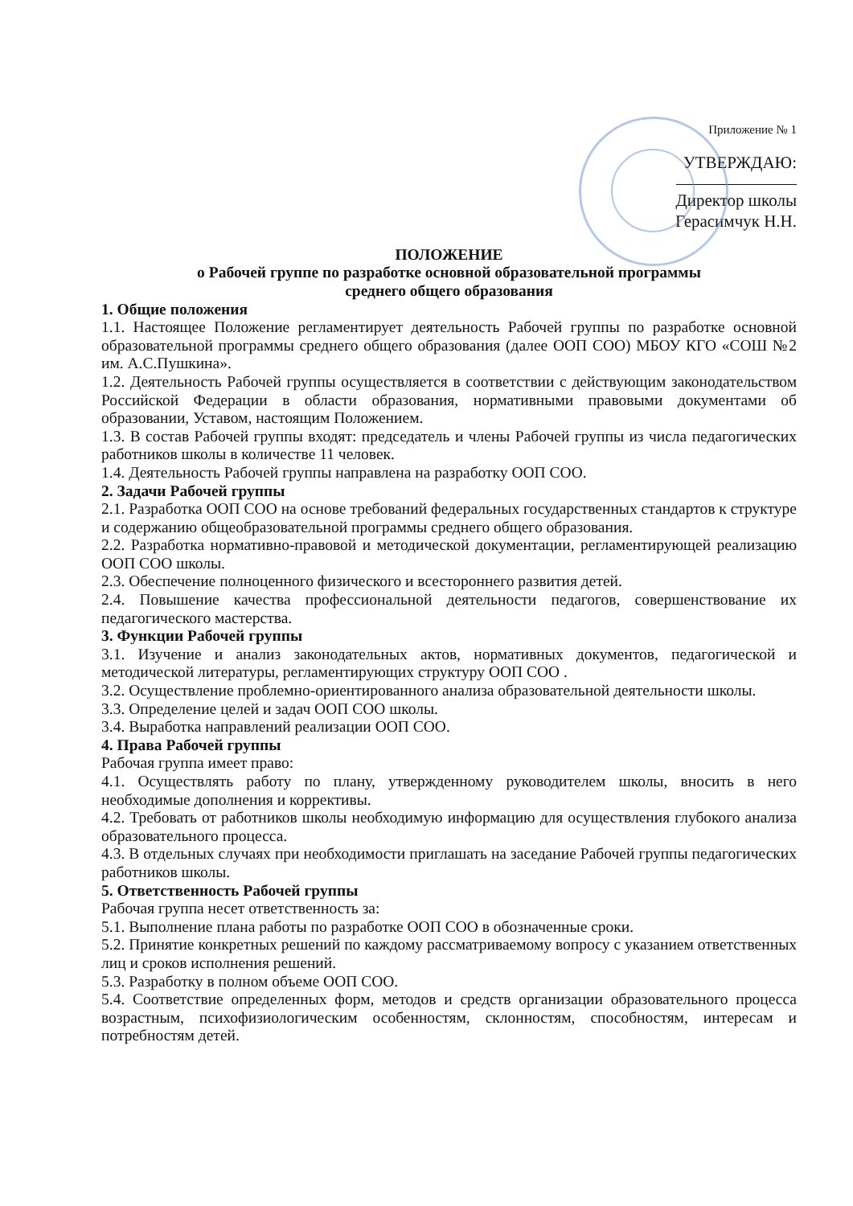Приложение № 1
УТВЕРЖДАЮ:
Директор школы
Герасимчук Н.Н.
ПОЛОЖЕНИЕ
о Рабочей группе по разработке основной образовательной программы
среднего общего образования
1. Общие положения
1.1. Настоящее Положение регламентирует деятельность Рабочей группы по разработке основной образовательной программы среднего общего образования (далее ООП СОО) МБОУ КГО «СОШ №2 им. А.С.Пушкина».
1.2. Деятельность Рабочей группы осуществляется в соответствии с действующим законодательством Российской Федерации в области образования, нормативными правовыми документами об образовании, Уставом, настоящим Положением.
1.3. В состав Рабочей группы входят: председатель и члены Рабочей группы из числа педагогических работников школы в количестве 11 человек.
1.4. Деятельность Рабочей группы направлена на разработку ООП СОО.
2. Задачи Рабочей группы
2.1. Разработка ООП СОО на основе требований федеральных государственных стандартов к структуре и содержанию общеобразовательной программы среднего общего образования.
2.2. Разработка нормативно-правовой и методической документации, регламентирующей реализацию ООП СОО школы.
2.3. Обеспечение полноценного физического и всестороннего развития детей.
2.4. Повышение качества профессиональной деятельности педагогов, совершенствование их педагогического мастерства.
3. Функции Рабочей группы
3.1. Изучение и анализ законодательных актов, нормативных документов, педагогической и методической литературы, регламентирующих структуру ООП СОО .
3.2. Осуществление проблемно-ориентированного анализа образовательной деятельности школы.
3.3. Определение целей и задач ООП СОО школы.
3.4. Выработка направлений реализации ООП СОО.
4. Права Рабочей группы
Рабочая группа имеет право:
4.1. Осуществлять работу по плану, утвержденному руководителем школы, вносить в него необходимые дополнения и коррективы.
4.2. Требовать от работников школы необходимую информацию для осуществления глубокого анализа образовательного процесса.
4.3. В отдельных случаях при необходимости приглашать на заседание Рабочей группы педагогических работников школы.
5. Ответственность Рабочей группы
Рабочая группа несет ответственность за:
5.1. Выполнение плана работы по разработке ООП СОО в обозначенные сроки.
5.2. Принятие конкретных решений по каждому рассматриваемому вопросу с указанием ответственных лиц и сроков исполнения решений.
5.3. Разработку в полном объеме ООП СОО.
5.4. Соответствие определенных форм, методов и средств организации образовательного процесса возрастным, психофизиологическим особенностям, склонностям, способностям, интересам и потребностям детей.